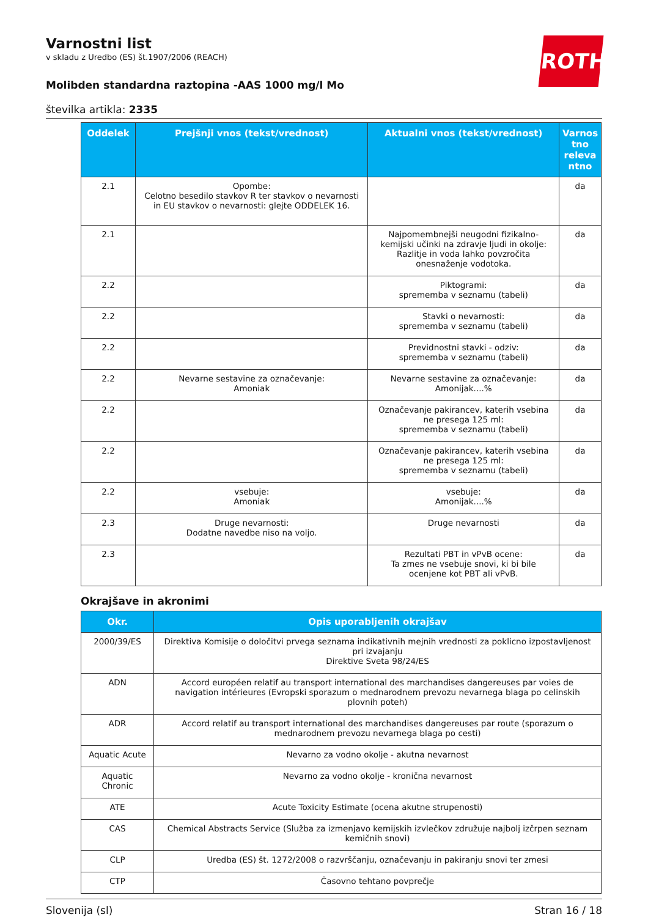ROTH
Varnostni list
v skladu z Uredbo (ES) št.1907/2006 (REACH)
Molibden standardna raztopina -AAS 1000 mg/l Mo
številka artikla: 2335
| Oddelek | Prejšnji vnos (tekst/vrednost) | Aktualni vnos (tekst/vrednost) | Varnos tno releva ntno |
| --- | --- | --- | --- |
| 2.1 | Opombe: Celotno besedilo stavkov R ter stavkov o nevarnosti in EU stavkov o nevarnosti: glejte ODDELEK 16. | | da |
| 2.1 | | Najpomembnejši neugodni fizikalno-kemijski učinki na zdravje ljudi in okolje: Razlitje in voda lahko povzročita onesnaženje vodotoka. | da |
| 2.2 | | Piktogrami: sprememba v seznamu (tabeli) | da |
| 2.2 | | Stavki o nevarnosti: sprememba v seznamu (tabeli) | da |
| 2.2 | | Previdnostni stavki - odziv: sprememba v seznamu (tabeli) | da |
| 2.2 | Nevarne sestavine za označevanje: Amoniak | Nevarne sestavine za označevanje: Amonijak....% | da |
| 2.2 | | Označevanje pakirancev, katerih vsebina ne presega 125 ml: sprememba v seznamu (tabeli) | da |
| 2.2 | | Označevanje pakirancev, katerih vsebina ne presega 125 ml: sprememba v seznamu (tabeli) | da |
| 2.2 | vsebuje: Amoniak | vsebuje: Amonijak....% | da |
| 2.3 | Druge nevarnosti: Dodatne navedbe niso na voljo. | Druge nevarnosti | da |
| 2.3 | | Rezultati PBT in vPvB ocene: Ta zmes ne vsebuje snovi, ki bi bile ocenjene kot PBT ali vPvB. | da |
Okrajšave in akronimi
| Okr. | Opis uporabljenih okrajšav |
| --- | --- |
| 2000/39/ES | Direktiva Komisije o določitvi prvega seznama indikativnih mejnih vrednosti za poklicno izpostavljenost pri izvajanju Direktive Sveta 98/24/ES |
| ADN | Accord européen relatif au transport international des marchandises dangereuses par voies de navigation intérieures (Evropski sporazum o mednarodnem prevozu nevarnega blaga po celinskih plovnih poteh) |
| ADR | Accord relatif au transport international des marchandises dangereuses par route (sporazum o mednarodnem prevozu nevarnega blaga po cesti) |
| Aquatic Acute | Nevarno za vodno okolje - akutna nevarnost |
| Aquatic Chronic | Nevarno za vodno okolje - kronična nevarnost |
| ATE | Acute Toxicity Estimate (ocena akutne strupenosti) |
| CAS | Chemical Abstracts Service (Služba za izmenjavo kemijskih izvlečkov združuje najbolj izčrpen seznam kemičnih snovi) |
| CLP | Uredba (ES) št. 1272/2008 o razvrščanju, označevanju in pakiranju snovi ter zmesi |
| CTP | Časovno tehtano povprečje |
Slovenija (sl) Stran 16 / 18